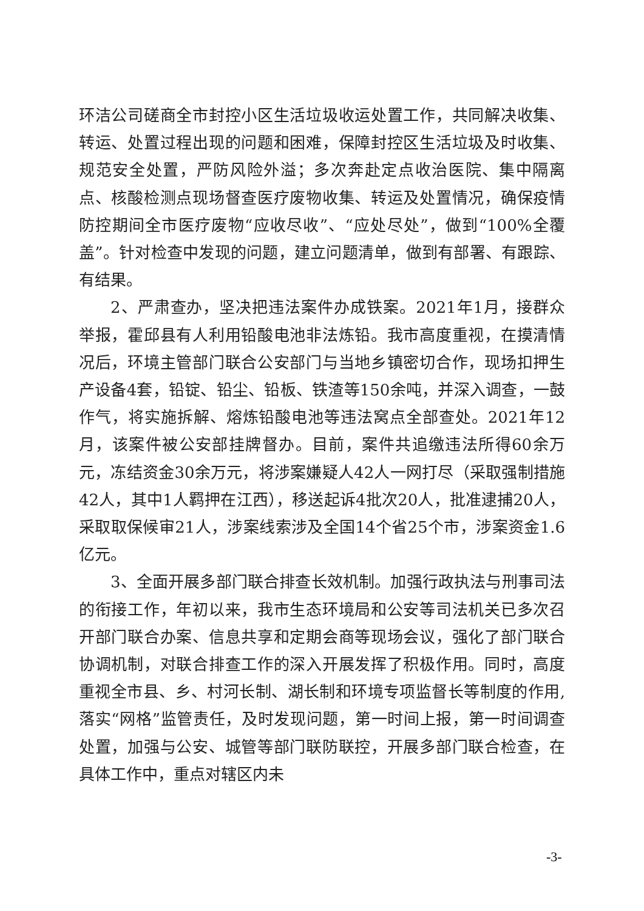环洁公司磋商全市封控小区生活垃圾收运处置工作，共同解决收集、转运、处置过程出现的问题和困难，保障封控区生活垃圾及时收集、规范安全处置，严防风险外溢；多次奔赴定点收治医院、集中隔离点、核酸检测点现场督查医疗废物收集、转运及处置情况，确保疫情防控期间全市医疗废物“应收尽收”、“应处尽处”，做到“100%全覆盖”。针对检查中发现的问题，建立问题清单，做到有部署、有跟踪、有结果。
2、严肃查办，坚决把违法案件办成铁案。2021年1月，接群众举报，霍邱县有人利用铅酸电池非法炼铅。我市高度重视，在摸清情况后，环境主管部门联合公安部门与当地乡镇密切合作，现场扣押生产设备4套，铅锭、铅尘、铅板、铁渣等150余吨，并深入调查，一鼓作气，将实施拆解、熔炼铅酸电池等违法窝点全部查处。2021年12月，该案件被公安部挂牌督办。目前，案件共追缴违法所得60余万元，冻结资金30余万元，将涉案嫌疑人42人一网打尽（采取强制措施42人，其中1人羁押在江西），移送起诉4批次20人，批准逮捕20人，采取取保候审21人，涉案线索涉及全国14个省25个市，涉案资金1.6亿元。
3、全面开展多部门联合排查长效机制。加强行政执法与刑事司法的衔接工作，年初以来，我市生态环境局和公安等司法机关已多次召开部门联合办案、信息共享和定期会商等现场会议，强化了部门联合协调机制，对联合排查工作的深入开展发挥了积极作用。同时，高度重视全市县、乡、村河长制、湖长制和环境专项监督长等制度的作用,落实“网格”监管责任，及时发现问题，第一时间上报，第一时间调查处置，加强与公安、城管等部门联防联控，开展多部门联合检查，在具体工作中，重点对辖区内未
-3-